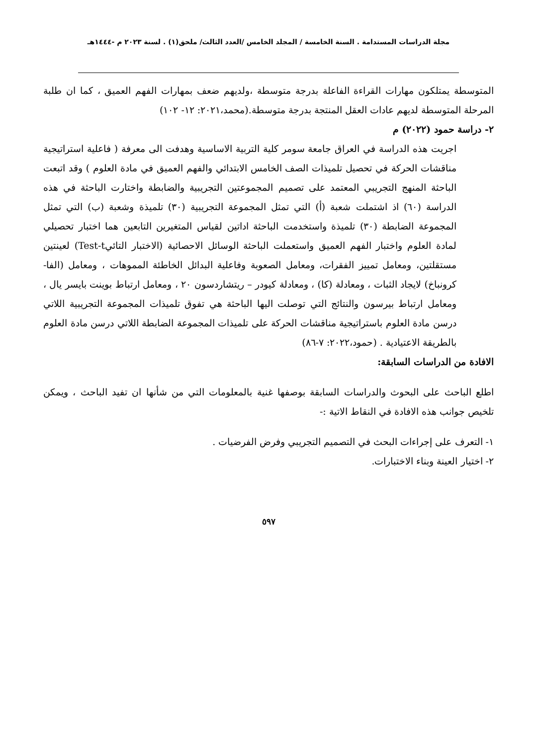مجلة الدراسات المستدامة . السنة الخامسة / المجلد الخامس /العدد الثالث/ ملحق(١) . لسنة ٢٠٢٣ م -١٤٤٤هـ
المتوسطة يمتلكون مهارات القراءة الفاعلة بدرجة متوسطة ،ولديهم ضعف بمهارات الفهم العميق ، كما ان طلبة المرحلة المتوسطة لديهم عادات العقل المنتجة بدرجة متوسطة.(محمد،٢٠٢١: ١٢- ١٠٢)
٢- دراسة حمود (٢٠٢٢) م
اجريت هذه الدراسة في العراق جامعة سومر كلية التربية الاساسية وهدفت الى معرفة ( فاعلية استراتيجية مناقشات الحركة في تحصيل تلميذات الصف الخامس الابتدائي والفهم العميق في مادة العلوم ) وقد اتبعت الباحثة المنهج التجريبي المعتمد على تصميم المجموعتين التجريبية والضابطة واختارت الباحثة في هذه الدراسة (٦٠) اذ اشتملت شعبة (أ) التي تمثل المجموعة التجريبية (٣٠) تلميذة وشعبة (ب) التي تمثل المجموعة الضابطة (٣٠) تلميذة واستخدمت الباحثة اداتين لقياس المتغيرين التابعين هما اختبار تحصيلي لمادة العلوم واختبار الفهم العميق واستعملت الباحثة الوسائل الاحصائية (الاختبار التائيTest-t) لعينتين مستقلتين، ومعامل تمييز الفقرات، ومعامل الصعوبة وفاعلية البدائل الخاطئة المموهات ، ومعامل (الفا- كرونباخ) لايجاد الثبات ، ومعادلة (كا) ، ومعادلة كيودر – ريتشاردسون ٢٠ ، ومعامل ارتباط بوينت بايسر يال ، ومعامل ارتباط بيرسون والنتائج التي توصلت اليها الباحثة هي تفوق تلميذات المجموعة التجريبية اللاتي درسن مادة العلوم باستراتيجية مناقشات الحركة على تلميذات المجموعة الضابطة اللاتي درسن مادة العلوم بالطريقة الاعتيادية . (حمود،٢٠٢٢: ٧-٨٦)
الافادة من الدراسات السابقة:
اطلع الباحث على البحوث والدراسات السابقة بوصفها غنية بالمعلومات التي من شأنها ان تفيد الباحث ، ويمكن تلخيص جوانب هذه الافادة في النقاط الاتية :-
١- التعرف على إجراءات البحث في التصميم التجريبي وفرض الفرضيات .
٢- اختيار العينة وبناء الاختبارات.
٥٩٧